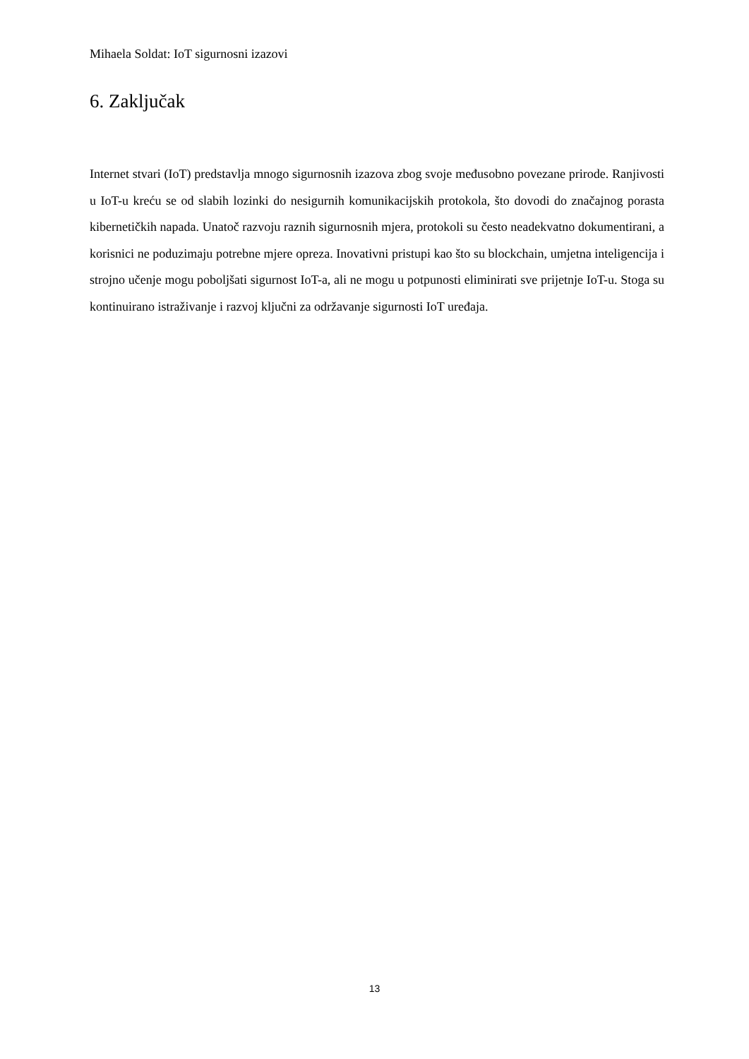Mihaela Soldat: IoT sigurnosni izazovi
6. Zaključak
Internet stvari (IoT) predstavlja mnogo sigurnosnih izazova zbog svoje međusobno povezane prirode. Ranjivosti u IoT-u kreću se od slabih lozinki do nesigurnih komunikacijskih protokola, što dovodi do značajnog porasta kibernetičkih napada. Unatoč razvoju raznih sigurnosnih mjera, protokoli su često neadekvatno dokumentirani, a korisnici ne poduzimaju potrebne mjere opreza. Inovativni pristupi kao što su blockchain, umjetna inteligencija i strojno učenje mogu poboljšati sigurnost IoT-a, ali ne mogu u potpunosti eliminirati sve prijetnje IoT-u. Stoga su kontinuirano istraživanje i razvoj ključni za održavanje sigurnosti IoT uređaja.
13